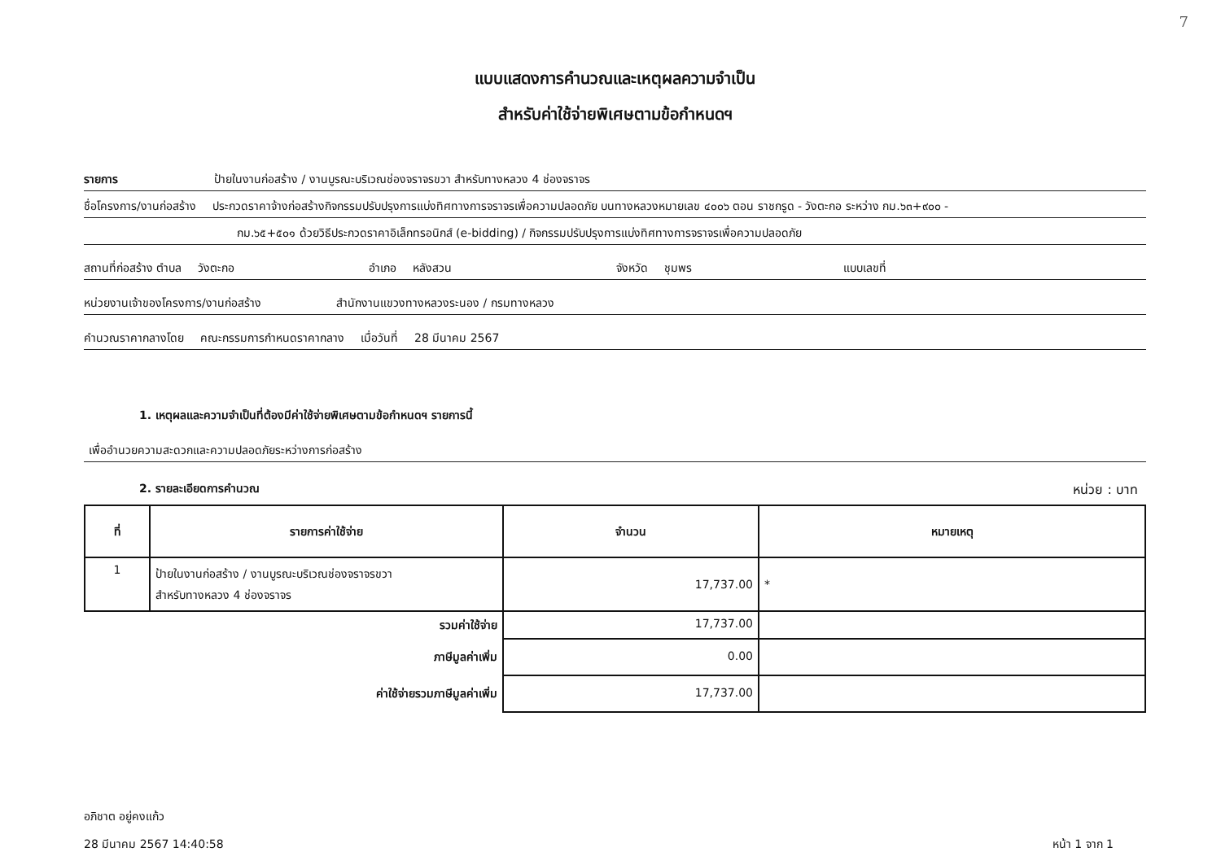7
แบบแสดงการคำนวณและเหตุผลความจำเป็น
สำหรับค่าใช้จ่ายพิเศษตามข้อกำหนดฯ
รายการ ป้ายในงานก่อสร้าง / งานบูรณะบริเวณช่องจราจรขวา สำหรับทางหลวง 4 ช่องจราจร
ชื่อโครงการ/งานก่อสร้าง ประกวดราคาจ้างก่อสร้างกิจกรรมปรับปรุงการแบ่งทิศทางการจราจรเพื่อความปลอดภัย บนทางหลวงหมายเลข ๔๐๐๖ ตอน ราชกรูด - วังตะกอ ระหว่าง กม.๖๓+๙๐๐ -
กม.๖๕+๕๐๑ ด้วยวิธีประกวดราคาอิเล็กทรอนิกส์ (e-bidding) / กิจกรรมปรับปรุงการแบ่งทิศทางการจราจรเพื่อความปลอดภัย
สถานที่ก่อสร้าง ตำบล วังตะกอ อำเภอ หลังสวน จังหวัด ชุมพร แบบเลขที่
หน่วยงานเจ้าของโครงการ/งานก่อสร้าง สำนักงานแขวงทางหลวงระนอง / กรมทางหลวง
คำนวณราคากลางโดย คณะกรรมการกำหนดราคากลาง เมื่อวันที่ 28 มีนาคม 2567
1. เหตุผลและความจำเป็นที่ต้องมีค่าใช้จ่ายพิเศษตามข้อกำหนดฯ รายการนี้
เพื่ออำนวยความสะดวกและความปลอดภัยระหว่างการก่อสร้าง
2. รายละเอียดการคำนวณ หน่วย : บาท
| ที่ | รายการค่าใช้จ่าย | จำนวน | หมายเหตุ |
| --- | --- | --- | --- |
| 1 | ป้ายในงานก่อสร้าง / งานบูรณะบริเวณช่องจราจรขวา สำหรับทางหลวง 4 ช่องจราจร | 17,737.00 | * |
| รวมค่าใช้จ่าย | | 17,737.00 | |
| ภาษีมูลค่าเพิ่ม | | 0.00 | |
| ค่าใช้จ่ายรวมภาษีมูลค่าเพิ่ม | | 17,737.00 | |
อภิชาต อยู่คงแก้ว
28 มีนาคม 2567 14:40:58 หน้า 1 จาก 1